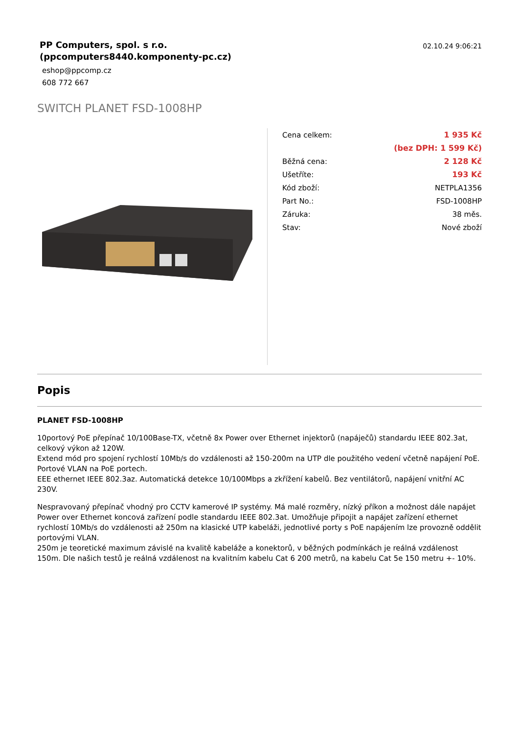PP Computers, spol. s r.o.
(ppcomputers8440.komponenty-pc.cz)
02.10.24 9:06:21
eshop@ppcomp.cz
608 772 667
SWITCH PLANET FSD-1008HP
| Cena celkem: | 1 935 Kč |
| | (bez DPH: 1 599 Kč) |
| Běžná cena: | 2 128 Kč |
| Ušetříte: | 193 Kč |
| Kód zboží: | NETPLA1356 |
| Part No.: | FSD-1008HP |
| Záruka: | 38 měs. |
| Stav: | Nové zboží |
Popis
PLANET FSD-1008HP
10portový PoE přepínač 10/100Base-TX, včetně 8x Power over Ethernet injektorů (napáječů) standardu IEEE 802.3at, celkový výkon až 120W.
Extend mód pro spojení rychlostí 10Mb/s do vzdálenosti až 150-200m na UTP dle použitého vedení včetně napájení PoE.
Portové VLAN na PoE portech.
EEE ethernet IEEE 802.3az. Automatická detekce 10/100Mbps a zkřížení kabelů. Bez ventilátorů, napájení vnitřní AC 230V.
Nespravovaný přepínač vhodný pro CCTV kamerové IP systémy. Má malé rozměry, nízký příkon a možnost dále napájet Power over Ethernet koncová zařízení podle standardu IEEE 802.3at. Umožňuje připojit a napájet zařízení ethernet rychlostí 10Mb/s do vzdálenosti až 250m na klasické UTP kabeláži, jednotlivé porty s PoE napájením lze provozně oddělit portovými VLAN.
250m je teoretické maximum závislé na kvalitě kabeláže a konektorů, v běžných podmínkách je reálná vzdálenost 150m. Dle našich testů je reálná vzdálenost na kvalitním kabelu Cat 6 200 metrů, na kabelu Cat 5e 150 metru +- 10%.